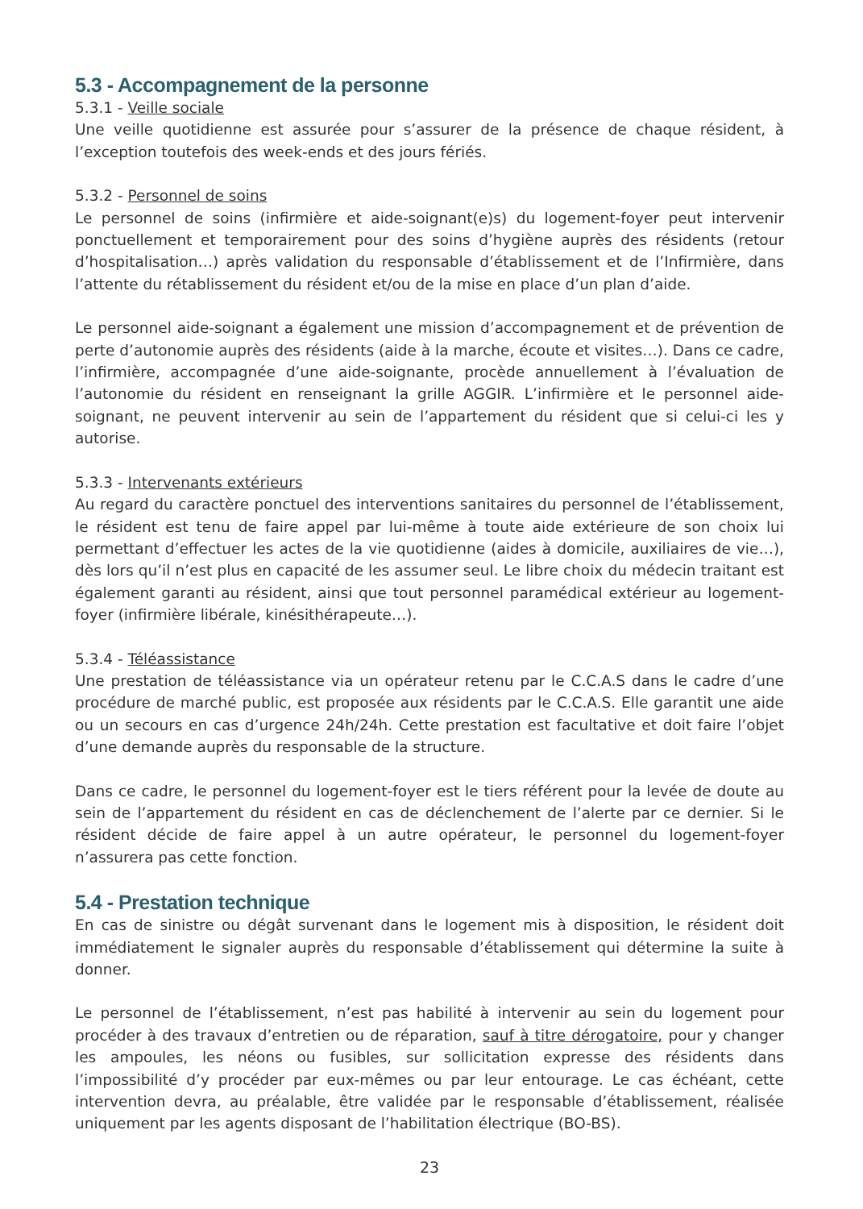5.3 - Accompagnement de la personne
5.3.1 - Veille sociale
Une veille quotidienne est assurée pour s’assurer de la présence de chaque résident, à l’exception toutefois des week-ends et des jours fériés.
5.3.2 - Personnel de soins
Le personnel de soins (infirmière et aide-soignant(e)s) du logement-foyer peut intervenir ponctuellement et temporairement pour des soins d’hygiène auprès des résidents (retour d’hospitalisation…) après validation du responsable d’établissement et de l’Infirmière, dans l’attente du rétablissement du résident et/ou de la mise en place d’un plan d’aide.
Le personnel aide-soignant a également une mission d’accompagnement et de prévention de perte d’autonomie auprès des résidents (aide à la marche, écoute et visites…). Dans ce cadre, l’infirmière, accompagnée d’une aide-soignante, procède annuellement à l’évaluation de l’autonomie du résident en renseignant la grille AGGIR. L’infirmière et le personnel aide-soignant, ne peuvent intervenir au sein de l’appartement du résident que si celui-ci les y autorise.
5.3.3 - Intervenants extérieurs
Au regard du caractère ponctuel des interventions sanitaires du personnel de l’établissement, le résident est tenu de faire appel par lui-même à toute aide extérieure de son choix lui permettant d’effectuer les actes de la vie quotidienne (aides à domicile, auxiliaires de vie…), dès lors qu’il n’est plus en capacité de les assumer seul. Le libre choix du médecin traitant est également garanti au résident, ainsi que tout personnel paramédical extérieur au logement-foyer (infirmière libérale, kinésithérapeute…).
5.3.4 - Téléassistance
Une prestation de téléassistance via un opérateur retenu par le C.C.A.S dans le cadre d’une procédure de marché public, est proposée aux résidents par le C.C.A.S. Elle garantit une aide ou un secours en cas d’urgence 24h/24h. Cette prestation est facultative et doit faire l’objet d’une demande auprès du responsable de la structure.
Dans ce cadre, le personnel du logement-foyer est le tiers référent pour la levée de doute au sein de l’appartement du résident en cas de déclenchement de l’alerte par ce dernier. Si le résident décide de faire appel à un autre opérateur, le personnel du logement-foyer n’assurera pas cette fonction.
5.4 - Prestation technique
En cas de sinistre ou dégât survenant dans le logement mis à disposition, le résident doit immédiatement le signaler auprès du responsable d’établissement qui détermine la suite à donner.
Le personnel de l’établissement, n’est pas habilité à intervenir au sein du logement pour procéder à des travaux d’entretien ou de réparation, sauf à titre dérogatoire, pour y changer les ampoules, les néons ou fusibles, sur sollicitation expresse des résidents dans l’impossibilité d’y procéder par eux-mêmes ou par leur entourage. Le cas échéant, cette intervention devra, au préalable, être validée par le responsable d’établissement, réalisée uniquement par les agents disposant de l’habilitation électrique (BO-BS).
23